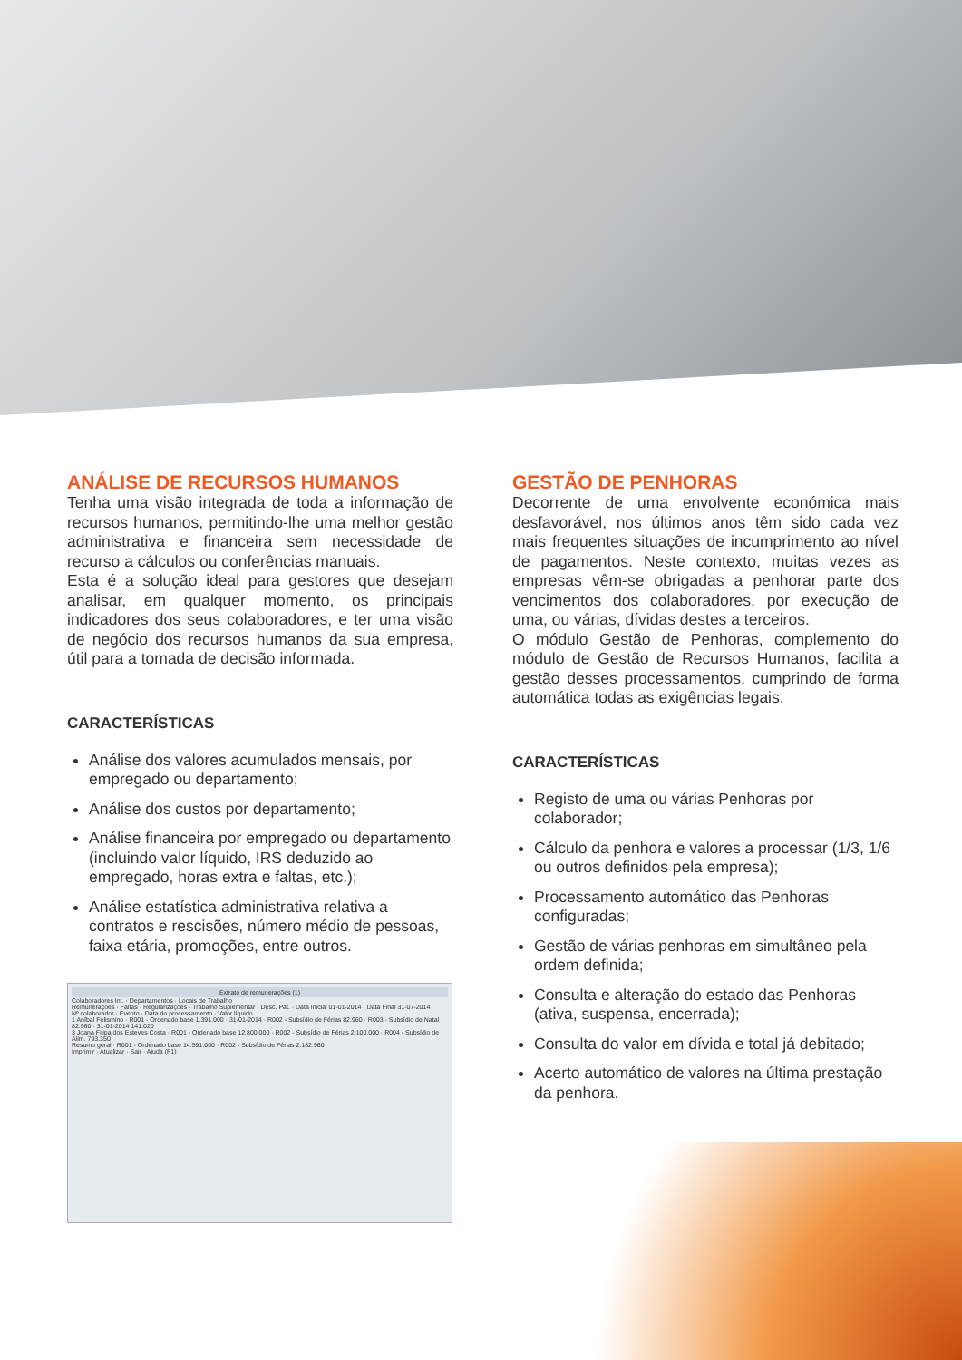ANÁLISE DE RECURSOS HUMANOS
Tenha uma visão integrada de toda a informação de recursos humanos, permitindo-lhe uma melhor gestão administrativa e financeira sem necessidade de recurso a cálculos ou conferências manuais.
Esta é a solução ideal para gestores que desejam analisar, em qualquer momento, os principais indicadores dos seus colaboradores, e ter uma visão de negócio dos recursos humanos da sua empresa, útil para a tomada de decisão informada.
CARACTERÍSTICAS
Análise dos valores acumulados mensais, por empregado ou departamento;
Análise dos custos por departamento;
Análise financeira por empregado ou departamento (incluindo valor líquido, IRS deduzido ao empregado, horas extra e faltas, etc.);
Análise estatística administrativa relativa a contratos e rescisões, número médio de pessoas, faixa etária, promoções, entre outros.
Extrato de remunerações (1)
Colaboradores Int. · Departamentos · Locais de Trabalho
Remunerações · Faltas · Regularizações · Trabalho Suplementar · Desc. Pat. · Data Inicial 01-01-2014 · Data Final 31-07-2014
Nº colaborador · Evento · Data do processamento · Valor líquido
1 Aníbal Felismino · R001 - Ordenado base 1.391.000 · 31-01-2014 · R002 - Subsídio de Férias 82.960 · R003 - Subsídio de Natal 82.960 · 31-01-2014 141.020
3 Joana Filipa dos Esteves Costa · R001 - Ordenado base 12.800.000 · R002 - Subsídio de Férias 2.100.000 · R004 - Subsídio de Alim. 793.350
Resumo geral · R001 - Ordenado base 14.591.000 · R002 - Subsídio de Férias 2.182.960
Imprimir · Atualizar · Sair · Ajuda (F1)
GESTÃO DE PENHORAS
Decorrente de uma envolvente económica mais desfavorável, nos últimos anos têm sido cada vez mais frequentes situações de incumprimento ao nível de pagamentos. Neste contexto, muitas vezes as empresas vêm-se obrigadas a penhorar parte dos vencimentos dos colaboradores, por execução de uma, ou várias, dívidas destes a terceiros.
O módulo Gestão de Penhoras, complemento do módulo de Gestão de Recursos Humanos, facilita a gestão desses processamentos, cumprindo de forma automática todas as exigências legais.
CARACTERÍSTICAS
Registo de uma ou várias Penhoras por colaborador;
Cálculo da penhora e valores a processar (1/3, 1/6 ou outros definidos pela empresa);
Processamento automático das Penhoras configuradas;
Gestão de várias penhoras em simultâneo pela ordem definida;
Consulta e alteração do estado das Penhoras (ativa, suspensa, encerrada);
Consulta do valor em dívida e total já debitado;
Acerto automático de valores na última prestação da penhora.